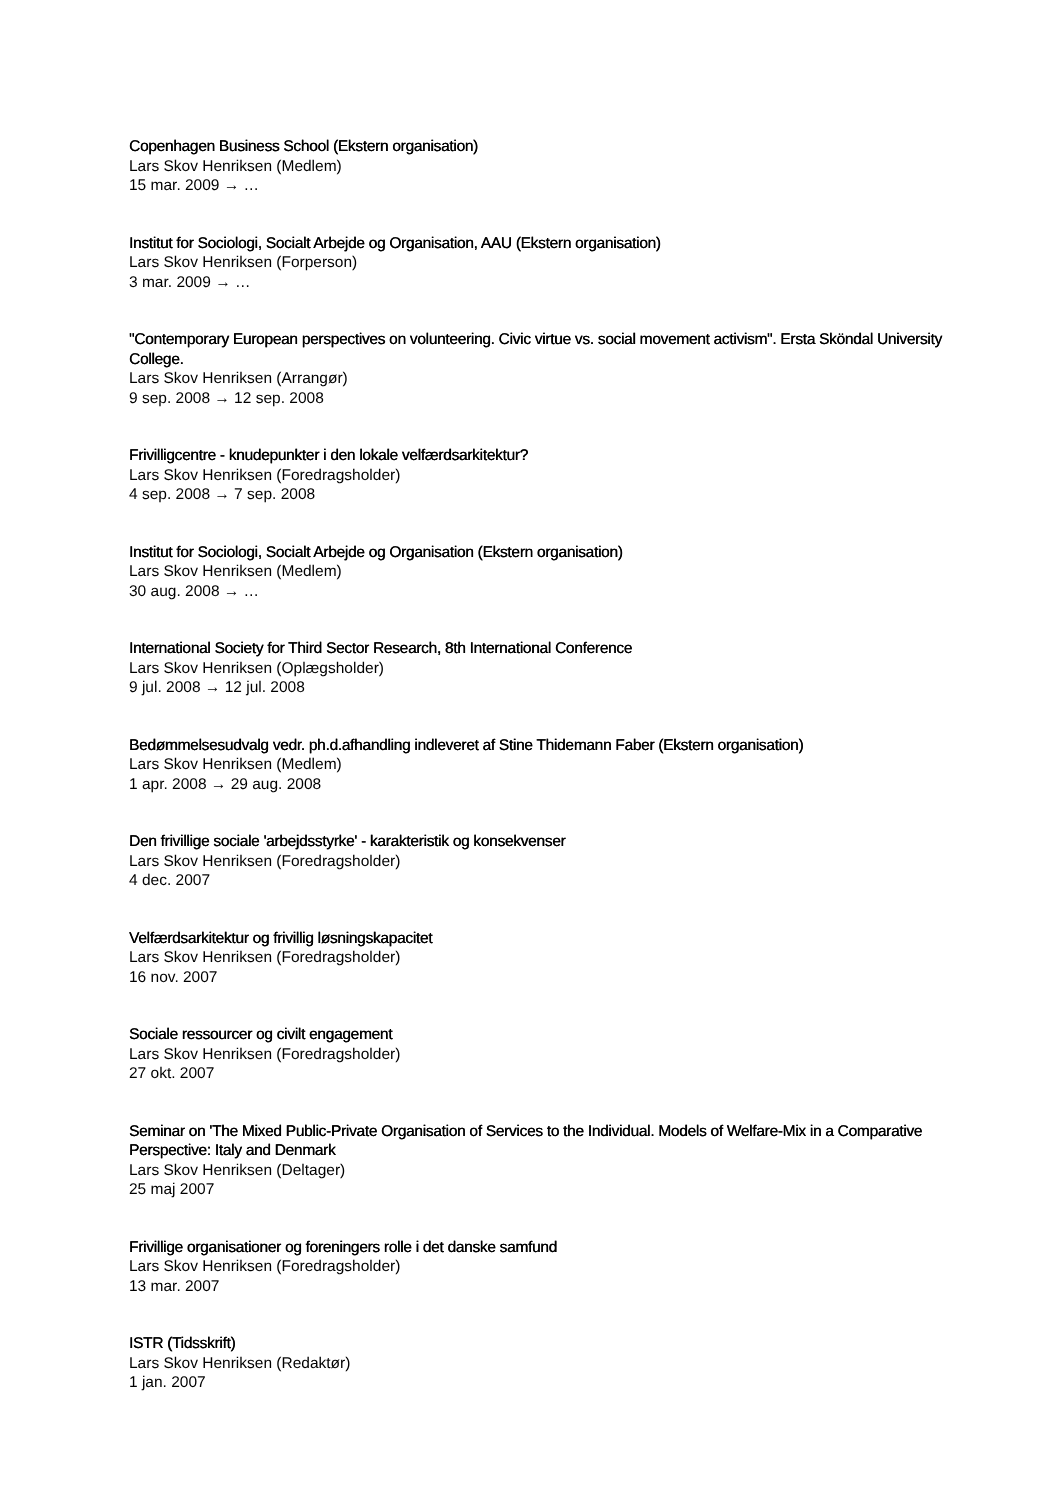Copenhagen Business School (Ekstern organisation)
Lars Skov Henriksen (Medlem)
15 mar. 2009 → …
Institut for Sociologi, Socialt Arbejde og Organisation, AAU (Ekstern organisation)
Lars Skov Henriksen (Forperson)
3 mar. 2009 → …
"Contemporary European perspectives on volunteering. Civic virtue vs. social movement activism". Ersta Sköndal University College.
Lars Skov Henriksen (Arrangør)
9 sep. 2008 → 12 sep. 2008
Frivilligcentre - knudepunkter i den lokale velfærdsarkitektur?
Lars Skov Henriksen (Foredragsholder)
4 sep. 2008 → 7 sep. 2008
Institut for Sociologi, Socialt Arbejde og Organisation (Ekstern organisation)
Lars Skov Henriksen (Medlem)
30 aug. 2008 → …
International Society for Third Sector Research, 8th International Conference
Lars Skov Henriksen (Oplægsholder)
9 jul. 2008 → 12 jul. 2008
Bedømmelsesudvalg vedr. ph.d.afhandling indleveret af Stine Thidemann Faber (Ekstern organisation)
Lars Skov Henriksen (Medlem)
1 apr. 2008 → 29 aug. 2008
Den frivillige sociale 'arbejdsstyrke' - karakteristik og konsekvenser
Lars Skov Henriksen (Foredragsholder)
4 dec. 2007
Velfærdsarkitektur og frivillig løsningskapacitet
Lars Skov Henriksen (Foredragsholder)
16 nov. 2007
Sociale ressourcer og civilt engagement
Lars Skov Henriksen (Foredragsholder)
27 okt. 2007
Seminar on 'The Mixed Public-Private Organisation of Services to the Individual. Models of Welfare-Mix in a Comparative Perspective: Italy and Denmark
Lars Skov Henriksen (Deltager)
25 maj 2007
Frivillige organisationer og foreningers rolle i det danske samfund
Lars Skov Henriksen (Foredragsholder)
13 mar. 2007
ISTR (Tidsskrift)
Lars Skov Henriksen (Redaktør)
1 jan. 2007